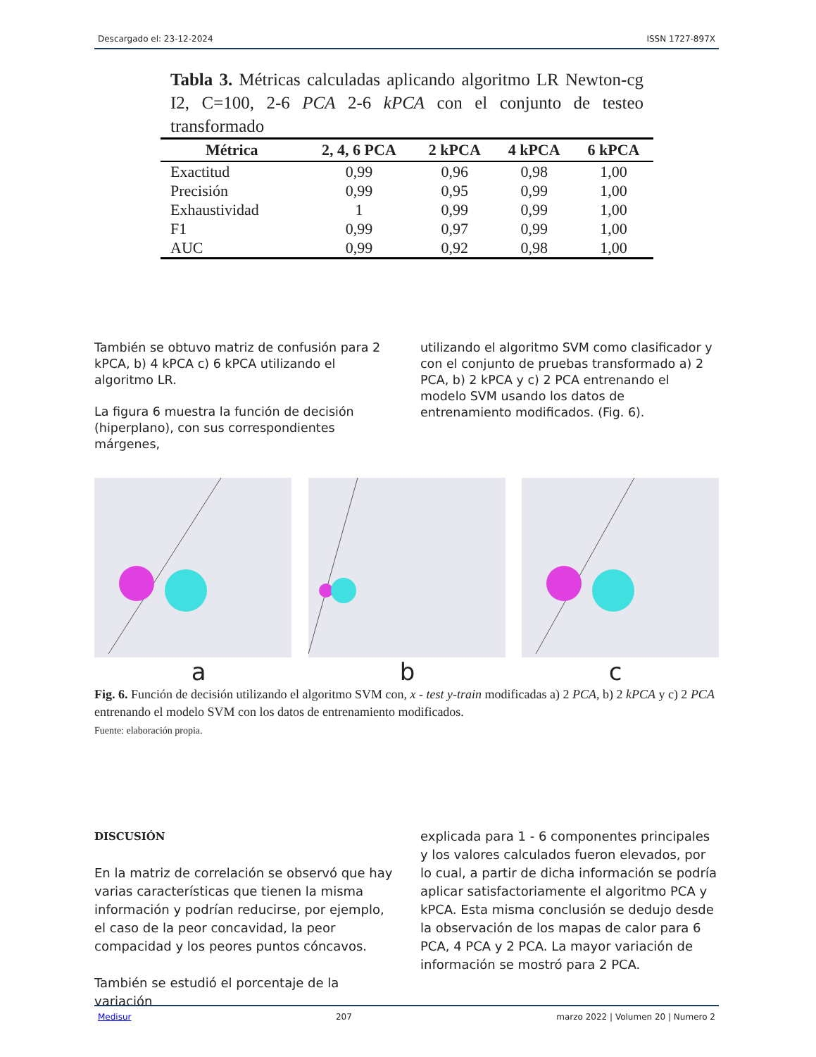Descargado el: 23-12-2024 ISSN 1727-897X
Tabla 3. Métricas calculadas aplicando algoritmo LR Newton-cg I2, C=100, 2-6 PCA 2-6 kPCA con el conjunto de testeo transformado
| Métrica | 2, 4, 6 PCA | 2 kPCA | 4 kPCA | 6 kPCA |
| --- | --- | --- | --- | --- |
| Exactitud | 0,99 | 0,96 | 0,98 | 1,00 |
| Precisión | 0,99 | 0,95 | 0,99 | 1,00 |
| Exhaustividad | 1 | 0,99 | 0,99 | 1,00 |
| F1 | 0,99 | 0,97 | 0,99 | 1,00 |
| AUC | 0,99 | 0,92 | 0,98 | 1,00 |
También se obtuvo matriz de confusión para 2 kPCA, b) 4 kPCA c) 6 kPCA utilizando el algoritmo LR.
La figura 6 muestra la función de decisión (hiperplano), con sus correspondientes márgenes,
utilizando el algoritmo SVM como clasificador y con el conjunto de pruebas transformado a) 2 PCA, b) 2 kPCA y c) 2 PCA entrenando el modelo SVM usando los datos de entrenamiento modificados. (Fig. 6).
a b c
Fig. 6. Función de decisión utilizando el algoritmo SVM con, x - test y-train modificadas a) 2 PCA, b) 2 kPCA y c) 2 PCA entrenando el modelo SVM con los datos de entrenamiento modificados.
Fuente: elaboración propia.
DISCUSIÓN
En la matriz de correlación se observó que hay varias características que tienen la misma información y podrían reducirse, por ejemplo, el caso de la peor concavidad, la peor compacidad y los peores puntos cóncavos.
También se estudió el porcentaje de la variación
explicada para 1 - 6 componentes principales y los valores calculados fueron elevados, por lo cual, a partir de dicha información se podría aplicar satisfactoriamente el algoritmo PCA y kPCA. Esta misma conclusión se dedujo desde la observación de los mapas de calor para 6 PCA, 4 PCA y 2 PCA. La mayor variación de información se mostró para 2 PCA.
Medisur 207 marzo 2022 | Volumen 20 | Numero 2